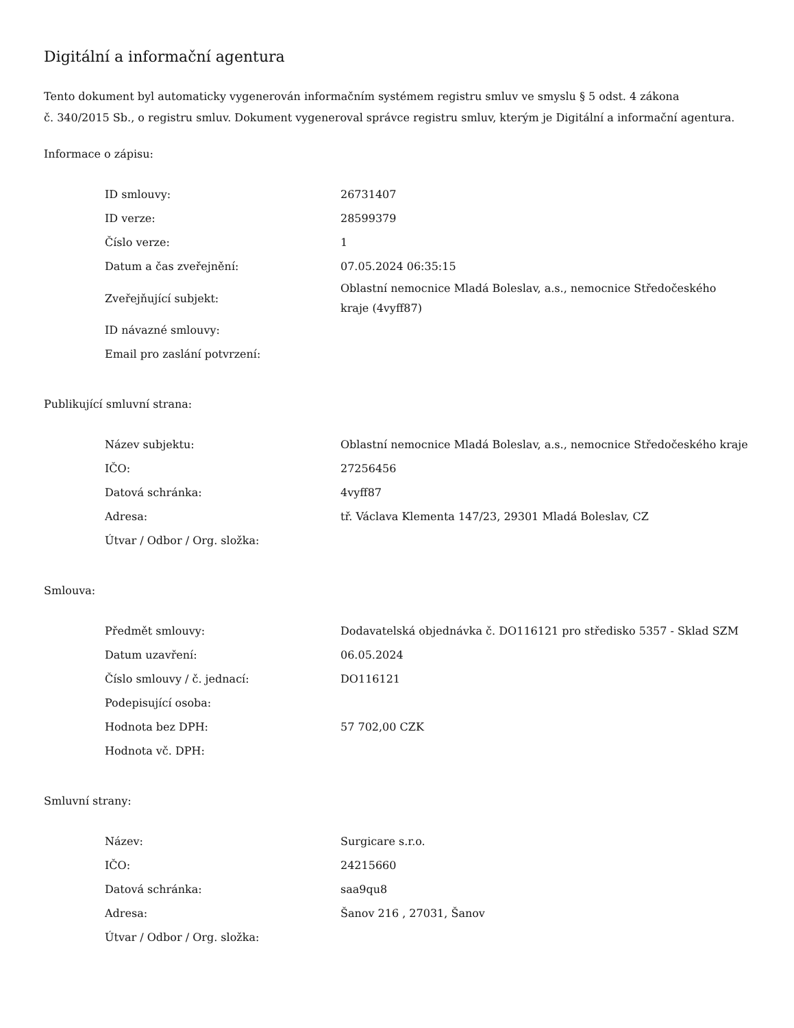Digitální a informační agentura
Tento dokument byl automaticky vygenerován informačním systémem registru smluv ve smyslu § 5 odst. 4 zákona
č. 340/2015 Sb., o registru smluv. Dokument vygeneroval správce registru smluv, kterým je Digitální a informační agentura.
Informace o zápisu:
| ID smlouvy: | 26731407 |
| ID verze: | 28599379 |
| Číslo verze: | 1 |
| Datum a čas zveřejnění: | 07.05.2024 06:35:15 |
| Zveřejňující subjekt: | Oblastní nemocnice Mladá Boleslav, a.s., nemocnice Středočeského kraje (4vyff87) |
| ID návazné smlouvy: | |
| Email pro zaslání potvrzení: | |
Publikující smluvní strana:
| Název subjektu: | Oblastní nemocnice Mladá Boleslav, a.s., nemocnice Středočeského kraje |
| IČO: | 27256456 |
| Datová schránka: | 4vyff87 |
| Adresa: | tř. Václava Klementa 147/23, 29301 Mladá Boleslav, CZ |
| Útvar / Odbor / Org. složka: | |
Smlouva:
| Předmět smlouvy: | Dodavatelská objednávka č. DO116121 pro středisko 5357 - Sklad SZM |
| Datum uzavření: | 06.05.2024 |
| Číslo smlouvy / č. jednací: | DO116121 |
| Podepisující osoba: | |
| Hodnota bez DPH: | 57 702,00 CZK |
| Hodnota vč. DPH: | |
Smluvní strany:
| Název: | Surgicare s.r.o. |
| IČO: | 24215660 |
| Datová schránka: | saa9qu8 |
| Adresa: | Šanov 216 , 27031, Šanov |
| Útvar / Odbor / Org. složka: | |